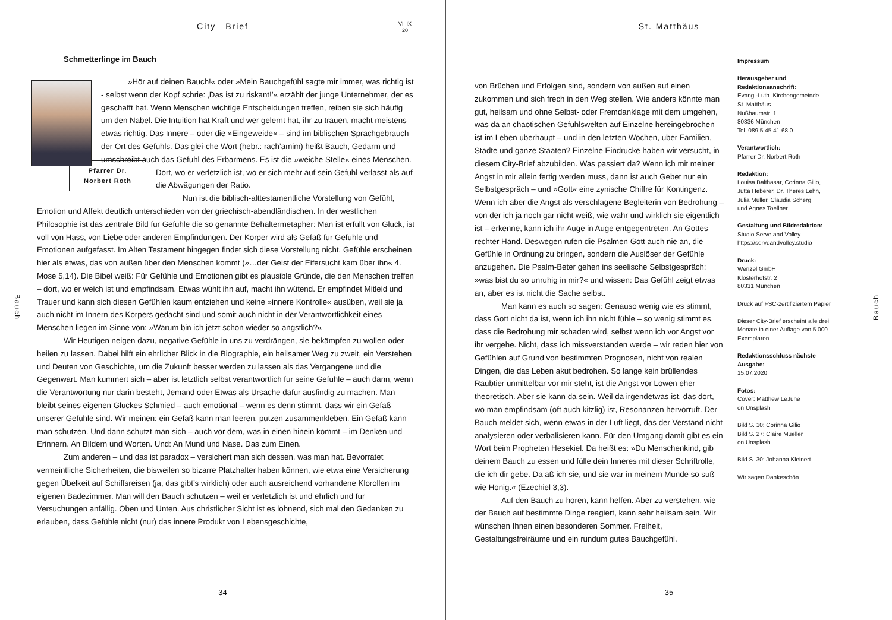City—Brief
VI–IX
20
Bauch
Schmetterlinge im Bauch
»Hör auf deinen Bauch!« oder »Mein Bauchgefühl sagte mir immer, was richtig ist - selbst wenn der Kopf schrie: ‚Das ist zu riskant!’« erzählt der junge Unternehmer, der es geschafft hat. Wenn Menschen wichtige Entscheidungen treffen, reiben sie sich häufig um den Nabel. Die Intuition hat Kraft und wer gelernt hat, ihr zu trauen, macht meistens etwas richtig. Das Innere – oder die »Eingeweide« – sind im biblischen Sprachgebrauch der Ort des Gefühls. Das glei- Pfarrer Dr.
Norbert Roth che Wort (hebr.: rach’amim) heißt Bauch, Gedärm und umschreibt auch das Gefühl des Erbarmens. Es ist die »weiche Stelle« eines Menschen. Dort, wo er verletzlich ist, wo er sich mehr auf sein Gefühl verlässt als auf die Abwägungen der Ratio.
Nun ist die biblisch-alttestamentliche Vorstellung von Gefühl, Emotion und Affekt deutlich unterschieden von der griechisch-abendländischen. In der westlichen Philosophie ist das zentrale Bild für Gefühle die so genannte Behältermetapher: Man ist erfüllt von Glück, ist voll von Hass, von Liebe oder anderen Empfindungen. Der Körper wird als Gefäß für Gefühle und Emotionen aufgefasst. Im Alten Testament hingegen findet sich diese Vorstellung nicht. Gefühle erscheinen hier als etwas, das von außen über den Menschen kommt (»…der Geist der Eifersucht kam über ihn« 4. Mose 5,14). Die Bibel weiß: Für Gefühle und Emotionen gibt es plausible Gründe, die den Menschen treffen – dort, wo er weich ist und empfindsam. Etwas wühlt ihn auf, macht ihn wütend. Er empfindet Mitleid und Trauer und kann sich diesen Gefühlen kaum entziehen und keine »innere Kontrolle« ausüben, weil sie ja auch nicht im Innern des Körpers gedacht sind und somit auch nicht in der Verantwortlichkeit eines Menschen liegen im Sinne von: »Warum bin ich jetzt schon wieder so ängstlich?«
Wir Heutigen neigen dazu, negative Gefühle in uns zu verdrängen, sie bekämpfen zu wollen oder heilen zu lassen. Dabei hilft ein ehrlicher Blick in die Biographie, ein heilsamer Weg zu zweit, ein Verstehen und Deuten von Geschichte, um die Zukunft besser werden zu lassen als das Vergangene und die Gegenwart. Man kümmert sich – aber ist letztlich selbst verantwortlich für seine Gefühle – auch dann, wenn die Verantwortung nur darin besteht, Jemand oder Etwas als Ursache dafür ausfindig zu machen. Man bleibt seines eigenen Glückes Schmied – auch emotional – wenn es denn stimmt, dass wir ein Gefäß unserer Gefühle sind. Wir meinen: ein Gefäß kann man leeren, putzen zusammenkleben. Ein Gefäß kann man schützen. Und dann schützt man sich – auch vor dem, was in einen hinein kommt – im Denken und Erinnern. An Bildern und Worten. Und: An Mund und Nase. Das zum Einen.
Zum anderen – und das ist paradox – versichert man sich dessen, was man hat. Bevorratet vermeintliche Sicherheiten, die bisweilen so bizarre Platzhalter haben können, wie etwa eine Versicherung gegen Übelkeit auf Schiffsreisen (ja, das gibt’s wirklich) oder auch ausreichend vorhandene Klorollen im eigenen Badezimmer. Man will den Bauch schützen – weil er verletzlich ist und ehrlich und für Versuchungen anfällig. Oben und Unten. Aus christlicher Sicht ist es lohnend, sich mal den Gedanken zu erlauben, dass Gefühle nicht (nur) das innere Produkt von Lebensgeschichte,
34
St. Matthäus
Bauch
von Brüchen und Erfolgen sind, sondern von außen auf einen zukommen und sich frech in den Weg stellen. Wie anders könnte man gut, heilsam und ohne Selbst- oder Fremdanklage mit dem umgehen, was da an chaotischen Gefühlswelten auf Einzelne hereingebrochen ist im Leben überhaupt – und in den letzten Wochen, über Familien, Städte und ganze Staaten? Einzelne Eindrücke haben wir versucht, in diesem City-Brief abzubilden. Was passiert da? Wenn ich mit meiner Angst in mir allein fertig werden muss, dann ist auch Gebet nur ein Selbstgespräch – und »Gott« eine zynische Chiffre für Kontingenz. Wenn ich aber die Angst als verschlagene Begleiterin von Bedrohung – von der ich ja noch gar nicht weiß, wie wahr und wirklich sie eigentlich ist – erkenne, kann ich ihr Auge in Auge entgegentreten. An Gottes rechter Hand. Deswegen rufen die Psalmen Gott auch nie an, die Gefühle in Ordnung zu bringen, sondern die Auslöser der Gefühle anzugehen. Die Psalm-Beter gehen ins seelische Selbstgespräch: »was bist du so unruhig in mir?« und wissen: Das Gefühl zeigt etwas an, aber es ist nicht die Sache selbst.
Man kann es auch so sagen: Genauso wenig wie es stimmt, dass Gott nicht da ist, wenn ich ihn nicht fühle – so wenig stimmt es, dass die Bedrohung mir schaden wird, selbst wenn ich vor Angst vor ihr vergehe. Nicht, dass ich missverstanden werde – wir reden hier von Gefühlen auf Grund von bestimmten Prognosen, nicht von realen Dingen, die das Leben akut bedrohen. So lange kein brüllendes Raubtier unmittelbar vor mir steht, ist die Angst vor Löwen eher theoretisch. Aber sie kann da sein. Weil da irgendetwas ist, das dort, wo man empfindsam (oft auch kitzlig) ist, Resonanzen hervorruft. Der Bauch meldet sich, wenn etwas in der Luft liegt, das der Verstand nicht analysieren oder verbalisieren kann. Für den Umgang damit gibt es ein Wort beim Propheten Hesekiel. Da heißt es: »Du Menschenkind, gib deinem Bauch zu essen und fülle dein Inneres mit dieser Schriftrolle, die ich dir gebe. Da aß ich sie, und sie war in meinem Munde so süß wie Honig.« (Ezechiel 3,3).
Auf den Bauch zu hören, kann helfen. Aber zu verstehen, wie der Bauch auf bestimmte Dinge reagiert, kann sehr heilsam sein. Wir wünschen Ihnen einen besonderen Sommer. Freiheit, Gestaltungsfreiräume und ein rundum gutes Bauchgefühl.
Impressum
Herausgeber und
Redaktionsanschrift:
Evang.-Luth. Kirchengemeinde
St. Matthäus
Nußbaumstr. 1
80336 München
Tel. 089.5 45 41 68 0
Verantwortlich:
Pfarrer Dr. Norbert Roth
Redaktion:
Louisa Balthasar, Corinna Gilio,
Jutta Heberer, Dr. Theres Lehn,
Julia Müller, Claudia Scherg
und Agnes Toellner
Gestaltung und Bildredaktion:
Studio Serve and Volley
https://serveandvolley.studio
Druck:
Wenzel GmbH
Klosterhofstr. 2
80331 München
Druck auf FSC-zertifiziertem Papier
Dieser City-Brief erscheint alle drei Monate in einer Auflage von 5.000 Exemplaren.
Redaktionsschluss nächste Ausgabe:
15.07.2020
Fotos:
Cover: Matthew LeJune
on Unsplash
Bild S. 10: Corinna Gilio
Bild S. 27: Claire Mueller
on Unsplash
Bild S. 30: Johanna Kleinert
Wir sagen Dankeschön.
35